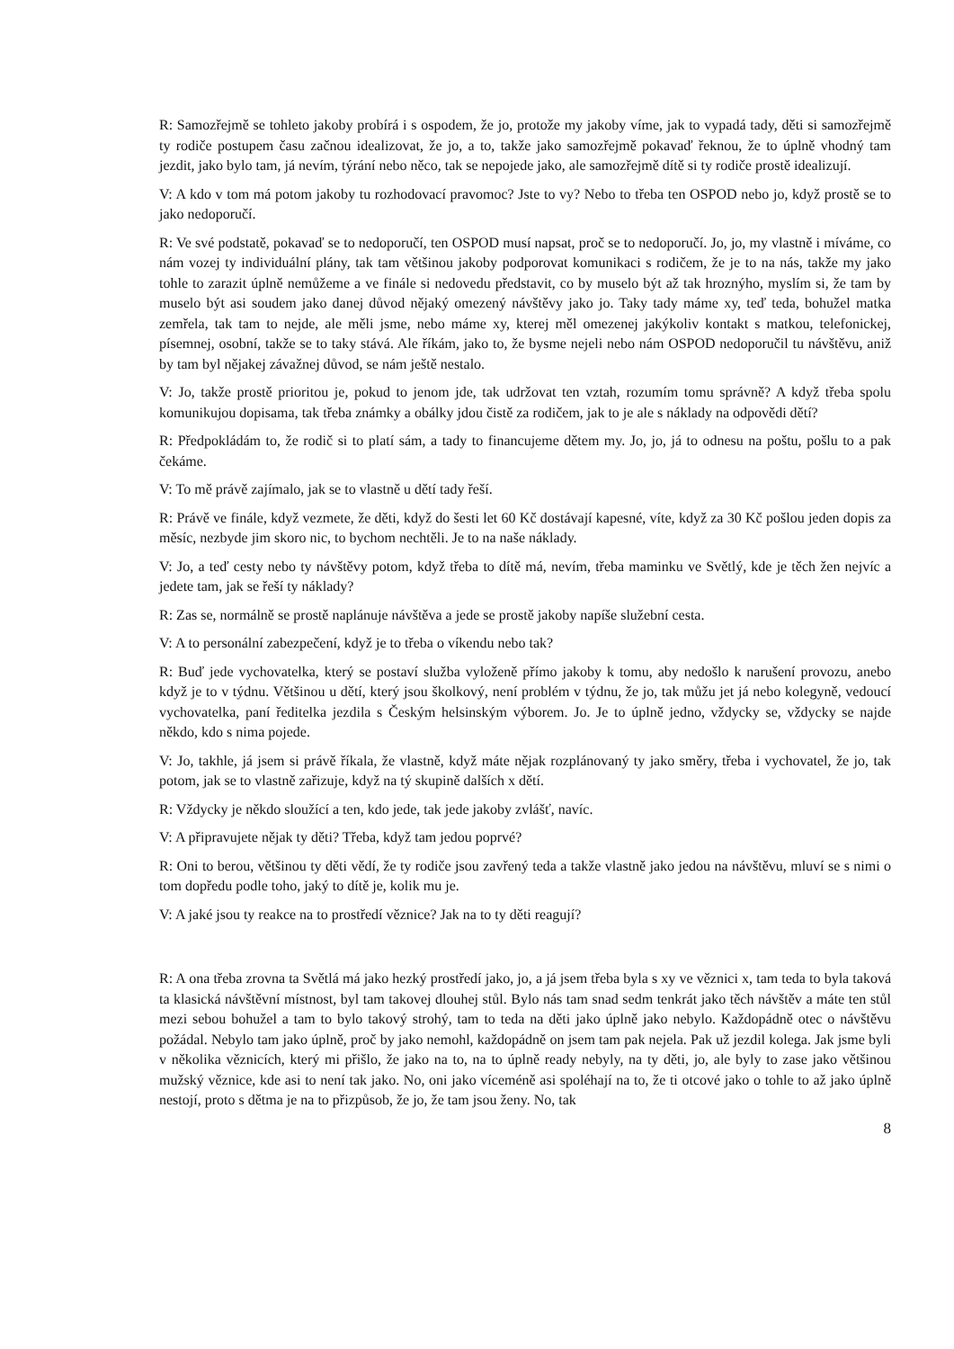R: Samozřejmě se tohleto jakoby probírá i s ospodem, že jo, protože my jakoby víme, jak to vypadá tady, děti si samozřejmě ty rodiče postupem času začnou idealizovat, že jo, a to, takže jako samozřejmě pokavaď řeknou, že to úplně vhodný tam jezdit, jako bylo tam, já nevím, týrání nebo něco, tak se nepojede jako, ale samozřejmě dítě si ty rodiče prostě idealizují.
V: A kdo v tom má potom jakoby tu rozhodovací pravomoc? Jste to vy? Nebo to třeba ten OSPOD nebo jo, když prostě se to jako nedoporučí.
R: Ve své podstatě, pokavaď se to nedoporučí, ten OSPOD musí napsat, proč se to nedoporučí. Jo, jo, my vlastně i míváme, co nám vozej ty individuální plány, tak tam většinou jakoby podporovat komunikaci s rodičem, že je to na nás, takže my jako tohle to zarazit úplně nemůžeme a ve finále si nedovedu představit, co by muselo být až tak hroznýho, myslím si, že tam by muselo být asi soudem jako danej důvod nějaký omezený návštěvy jako jo. Taky tady máme xy, teď teda, bohužel matka zemřela, tak tam to nejde, ale měli jsme, nebo máme xy, kterej měl omezenej jakýkoliv kontakt s matkou, telefonickej, písemnej, osobní, takže se to taky stává. Ale říkám, jako to, že bysme nejeli nebo nám OSPOD nedoporučil tu návštěvu, aniž by tam byl nějakej závažnej důvod, se nám ještě nestalo.
V: Jo, takže prostě prioritou je, pokud to jenom jde, tak udržovat ten vztah, rozumím tomu správně? A když třeba spolu komunikujou dopisama, tak třeba známky a obálky jdou čistě za rodičem, jak to je ale s náklady na odpovědi dětí?
R: Předpokládám to, že rodič si to platí sám, a tady to financujeme dětem my. Jo, jo, já to odnesu na poštu, pošlu to a pak čekáme.
V: To mě právě zajímalo, jak se to vlastně u dětí tady řeší.
R: Právě ve finále, když vezmete, že děti, když do šesti let 60 Kč dostávají kapesné, víte, když za 30 Kč pošlou jeden dopis za měsíc, nezbyde jim skoro nic, to bychom nechtěli. Je to na naše náklady.
V: Jo, a teď cesty nebo ty návštěvy potom, když třeba to dítě má, nevím, třeba maminku ve Světlý, kde je těch žen nejvíc a jedete tam, jak se řeší ty náklady?
R: Zas se, normálně se prostě naplánuje návštěva a jede se prostě jakoby napíše služební cesta.
V: A to personální zabezpečení, když je to třeba o víkendu nebo tak?
R: Buď jede vychovatelka, který se postaví služba vyloženě přímo jakoby k tomu, aby nedošlo k narušení provozu, anebo když je to v týdnu. Většinou u dětí, který jsou školkový, není problém v týdnu, že jo, tak můžu jet já nebo kolegyně, vedoucí vychovatelka, paní ředitelka jezdila s Českým helsinským výborem. Jo. Je to úplně jedno, vždycky se, vždycky se najde někdo, kdo s nima pojede.
V: Jo, takhle, já jsem si právě říkala, že vlastně, když máte nějak rozplánovaný ty jako směry, třeba i vychovatel, že jo, tak potom, jak se to vlastně zařizuje, když na tý skupině dalších x dětí.
R: Vždycky je někdo sloužící a ten, kdo jede, tak jede jakoby zvlášť, navíc.
V: A připravujete nějak ty děti? Třeba, když tam jedou poprvé?
R: Oni to berou, většinou ty děti vědí, že ty rodiče jsou zavřený teda a takže vlastně jako jedou na návštěvu, mluví se s nimi o tom dopředu podle toho, jaký to dítě je, kolik mu je.
V: A jaké jsou ty reakce na to prostředí věznice? Jak na to ty děti reagují?
R: A ona třeba zrovna ta Světlá má jako hezký prostředí jako, jo, a já jsem třeba byla s xy ve věznici x, tam teda to byla taková ta klasická návštěvní místnost, byl tam takovej dlouhej stůl. Bylo nás tam snad sedm tenkrát jako těch návštěv a máte ten stůl mezi sebou bohužel a tam to bylo takový strohý, tam to teda na děti jako úplně jako nebylo. Každopádně otec o návštěvu požádal. Nebylo tam jako úplně, proč by jako nemohl, každopádně on jsem tam pak nejela. Pak už jezdil kolega. Jak jsme byli v několika věznicích, který mi přišlo, že jako na to, na to úplně ready nebyly, na ty děti, jo, ale byly to zase jako většinou mužský věznice, kde asi to není tak jako. No, oni jako víceméně asi spoléhají na to, že ti otcové jako o tohle to až jako úplně nestojí, proto s dětma je na to přizpůsob, že jo, že tam jsou ženy. No, tak
8